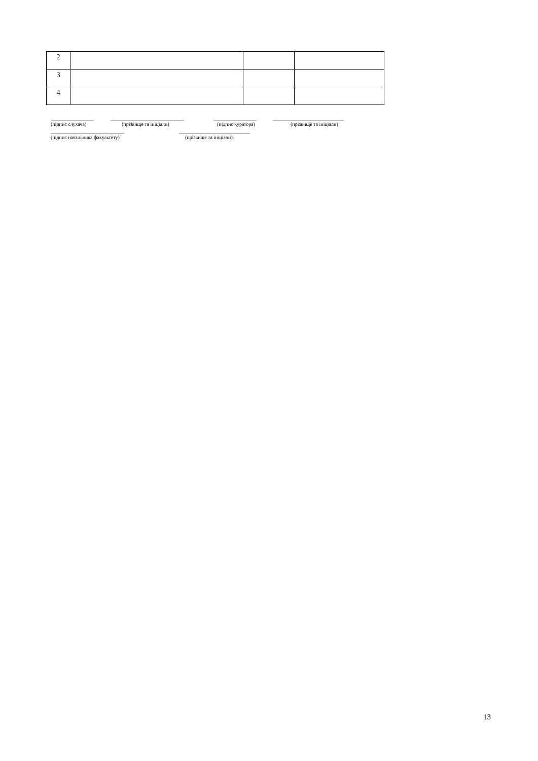| 2 | | | |
| 3 | | | |
| 4 | | | |
_________________ _____________________________ _________________ ____________________________
(підпис слухача) (прізвище та ініціали) (підпис куратора) (прізвище та ініціали)
_____________________________ ____________________________
(підпис начальника факультету) (прізвище та ініціали)
13